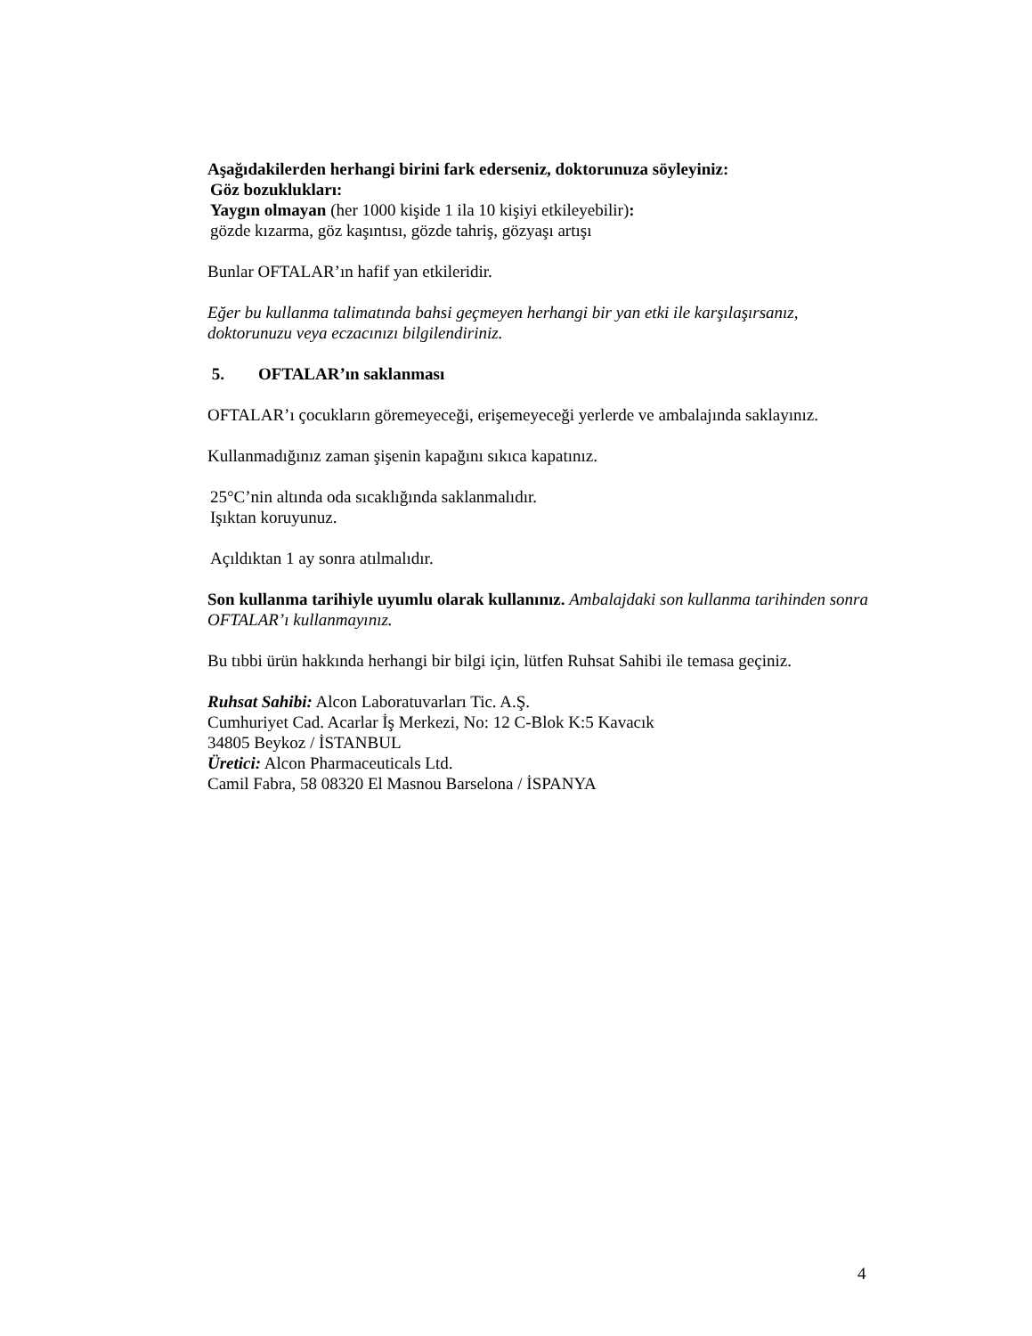Aşağıdakilerden herhangi birini fark ederseniz, doktorunuza söyleyiniz:
Göz bozuklukları:
Yaygın olmayan (her 1000 kişide 1 ila 10 kişiyi etkileyebilir):
gözde kızarma, göz kaşıntısı, gözde tahriş, gözyaşı artışı
Bunlar OFTALAR’ın hafif yan etkileridir.
Eğer bu kullanma talimatında bahsi geçmeyen herhangi bir yan etki ile karşılaşırsanız, doktorunuzu veya eczacınızı bilgilendiriniz.
5. OFTALAR’ın saklanması
OFTALAR’ı çocukların göremeyeceği, erişemeyeceği yerlerde ve ambalajında saklayınız.
Kullanmadığınız zaman şişenin kapağını sıkıca kapatınız.
25°C’nin altında oda sıcaklığında saklanmalıdır.
Işıktan koruyunuz.
Açıldıktan 1 ay sonra atılmalıdır.
Son kullanma tarihiyle uyumlu olarak kullanınız. Ambalajdaki son kullanma tarihinden sonra OFTALAR’ı kullanmayınız.
Bu tıbbi ürün hakkında herhangi bir bilgi için, lütfen Ruhsat Sahibi ile temasa geçiniz.
Ruhsat Sahibi: Alcon Laboratuvarları Tic. A.Ş.
Cumhuriyet Cad. Acarlar İş Merkezi, No: 12 C-Blok K:5 Kavacık
34805 Beykoz / İSTANBUL
Üretici: Alcon Pharmaceuticals Ltd.
Camil Fabra, 58 08320 El Masnou Barselona / İSPANYA
4